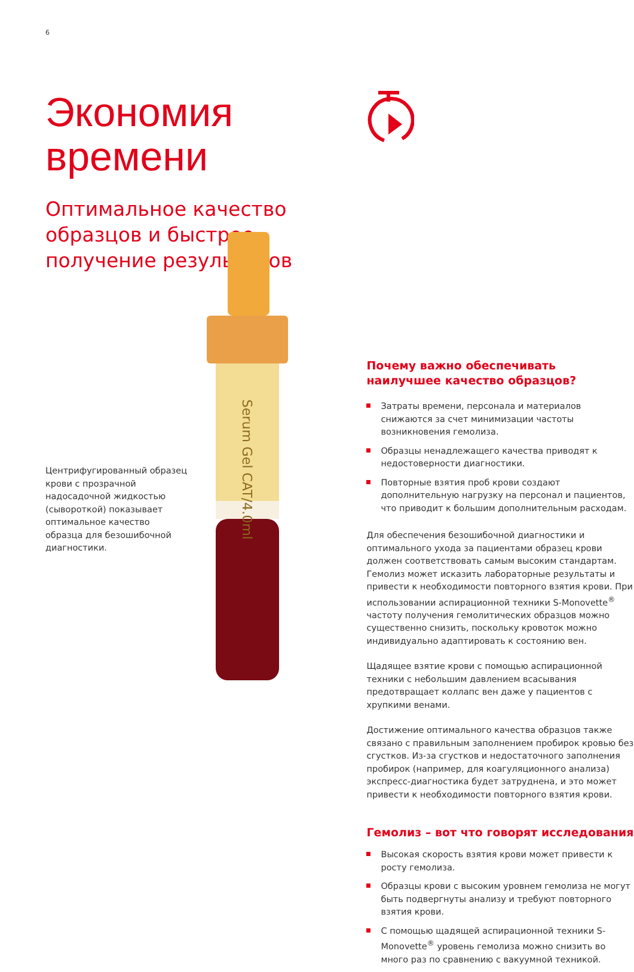6
Экономия
времени
Оптимальное качество образцов и быстрое получение результатов
Центрифугированный образец крови с прозрачной надосадочной жидкостью (сывороткой) показывает оптимальное качество образца для безошибочной диагностики.
Serum Gel CAT/4.0ml
Почему важно обеспечивать наилучшее качество образцов?
Затраты времени, персонала и материалов снижаются за счет минимизации частоты возникновения гемолиза.
Образцы ненадлежащего качества приводят к недостоверности диагностики.
Повторные взятия проб крови создают дополнительную нагрузку на персонал и пациентов, что приводит к большим дополнительным расходам.
Для обеспечения безошибочной диагностики и оптимального ухода за пациентами образец крови должен соответствовать самым высоким стандартам. Гемолиз может исказить лабораторные результаты и привести к необходимости повторного взятия крови. При использовании аспирационной техники S-Monovette<sup>®</sup> частоту получения гемолитических образцов можно существенно снизить, поскольку кровоток можно индивидуально адаптировать к состоянию вен.
Щадящее взятие крови с помощью аспирационной техники с небольшим давлением всасывания предотвращает коллапс вен даже у пациентов с хрупкими венами.
Достижение оптимального качества образцов также связано с правильным заполнением пробирок кровью без сгустков. Из-за сгустков и недостаточного заполнения пробирок (например, для коагуляционного анализа) экспресс-диагностика будет затруднена, и это может привести к необходимости повторного взятия крови.
Гемолиз – вот что говорят исследования
Высокая скорость взятия крови может привести к росту гемолиза.
Образцы крови с высоким уровнем гемолиза не могут быть подвергнуты анализу и требуют повторного взятия крови.
С помощью щадящей аспирационной техники S-Monovette<sup>®</sup> уровень гемолиза можно снизить во много раз по сравнению с вакуумной техникой.